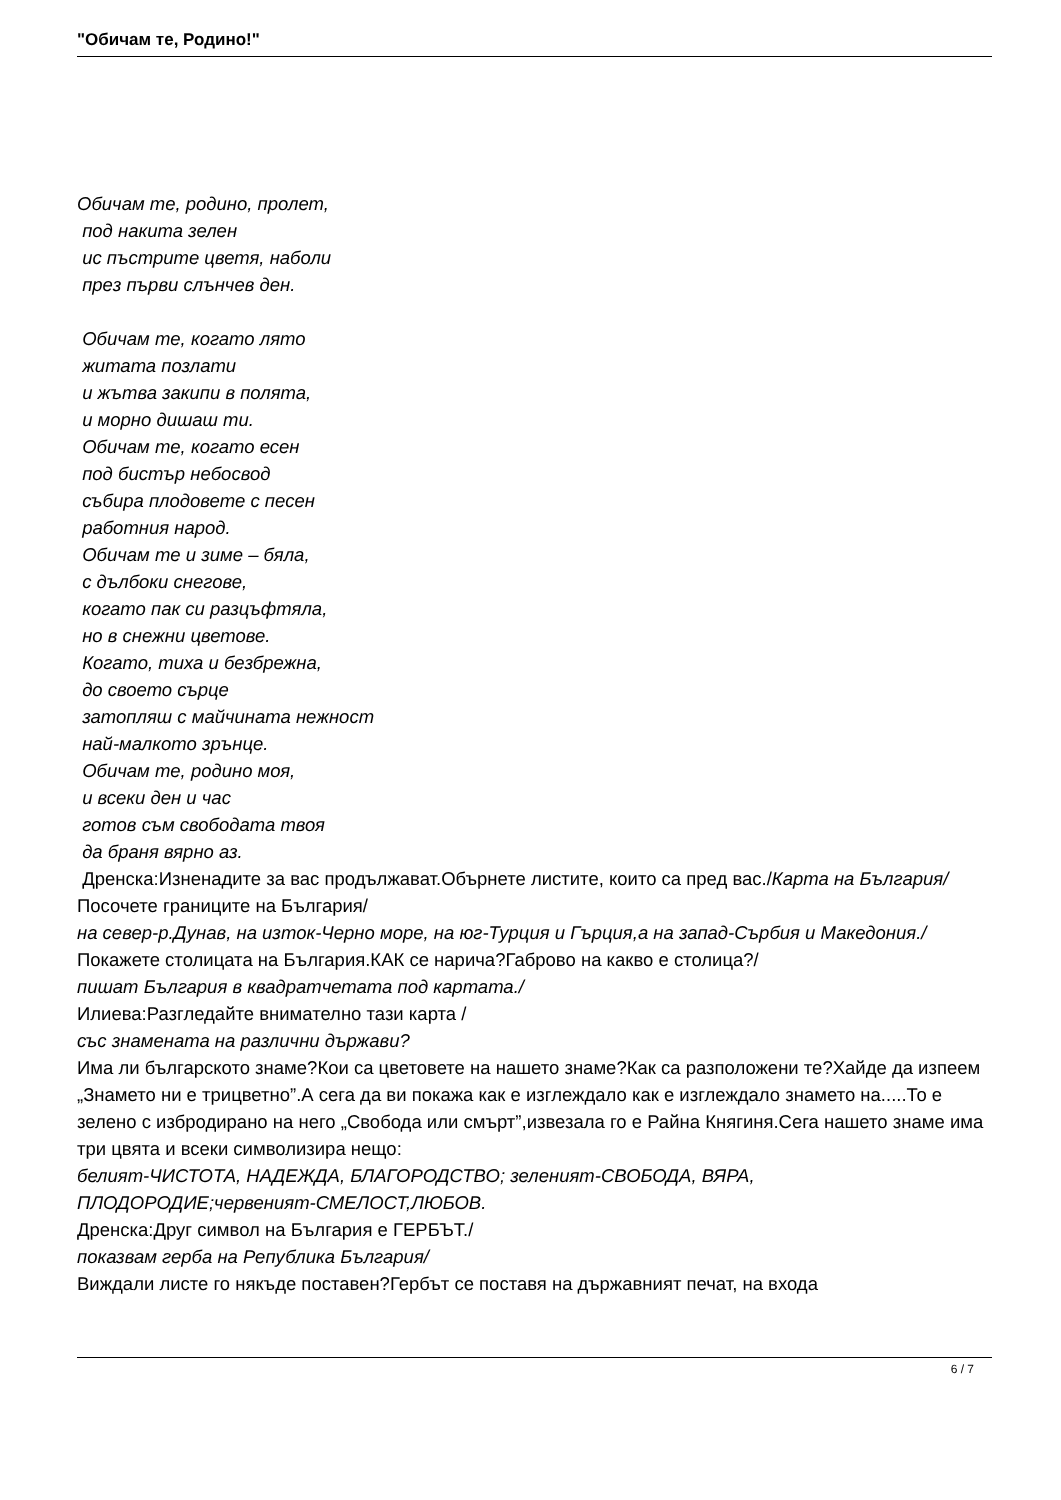"Обичам те, Родино!"
Обичам те, родино, пролет,
под накита зелен
ис пъстрите цветя, наболи
през първи слънчев ден.
Обичам те, когато лято
житата позлати
и жътва закипи в полята,
и морно дишаш ти.
Обичам те, когато есен
под бистър небосвод
събира плодовете с песен
работния народ.
Обичам те и зиме – бяла,
с дълбоки снегове,
когато пак си разцъфтяла,
но в снежни цветове.
Когато, тиха и безбрежна,
до своето сърце
затопляш с майчината нежност
най-малкото зрънце.
Обичам те, родино моя,
и всеки ден и час
готов съм свободата твоя
да браня вярно аз.
Дренска:Изненадите за вас продължават.Обърнете листите, които са пред вас./Карта на България/
Посочете границите на България/
на север-р.Дунав, на изток-Черно море, на юг-Турция и Гърция,а на запад-Сърбия и Македония./
Покажете столицата на България.КАК се нарича?Габрово на какво е столица?/
пишат България в квадратчетата под картата./
Илиева:Разгледайте внимателно тази карта /
със знамената на различни държави?
Има ли българското знаме?Кои са цветовете на нашето знаме?Как са разположени те?Хайде да изпеем „Знамето ни е трицветно”.А сега да ви покажа как е изглеждало как е изглеждало знамето на.....То е зелено с избродирано на него „Свобода или смърт”,извезала го е Райна Княгиня.Сега нашето знаме има три цвята и всеки символизира нещо:
белият-ЧИСТОТА, НАДЕЖДА, БЛАГОРОДСТВО; зеленият-СВОБОДА, ВЯРА, ПЛОДОРОДИЕ;червеният-СМЕЛОСТ,ЛЮБОВ.
Дренска:Друг символ на България е ГЕРБЪТ./
показвам герба на Република България/
Виждали листе го някъде поставен?Гербът се поставя на държавният печат, на входа
6 / 7